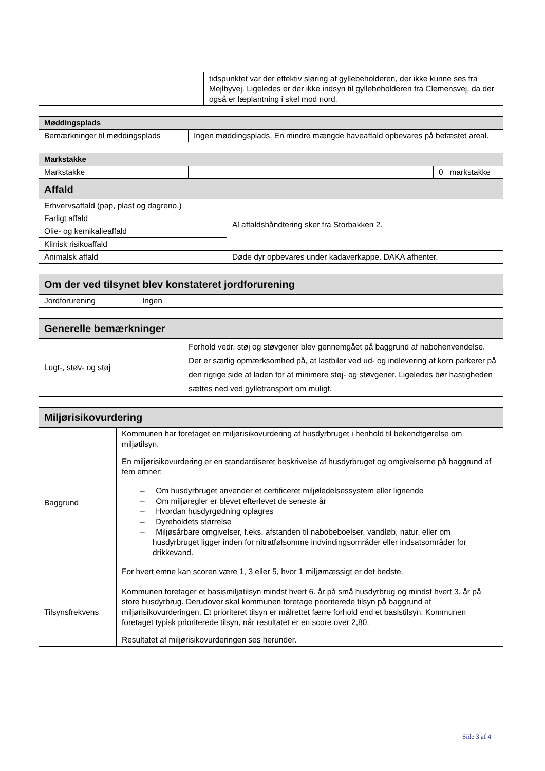| | tidspunktet var der effektiv sløring af gyllebeholderen, der ikke kunne ses fra Mejlbyvej. Ligeledes er der ikke indsyn til gyllebeholderen fra Clemensvej, da der også er læplantning i skel mod nord. |
| Møddingsplads | |
| --- | --- |
| Bemærkninger til møddingsplads | Ingen møddingsplads. En mindre mængde haveaffald opbevares på befæstet areal. |
| Markstakke | | |
| --- | --- | --- |
| Markstakke | | 0 markstakke |
| Affald | |
| --- | --- |
| Erhvervsaffald (pap, plast og dagreno.) | Al affaldshåndtering sker fra Storbakken 2. |
| Farligt affald | |
| Olie- og kemikalieaffald | |
| Klinisk risikoaffald | |
| Animalsk affald | Døde dyr opbevares under kadaverkappe. DAKA afhenter. |
| Om der ved tilsynet blev konstateret jordforurening | |
| --- | --- |
| Jordforurening | Ingen |
| Generelle bemærkninger | |
| --- | --- |
| Lugt-, støv- og støj | Forhold vedr. støj og støvgener blev gennemgået på baggrund af nabohenvendelse. Der er særlig opmærksomhed på, at lastbiler ved ud- og indlevering af korn parkerer på den rigtige side at laden for at minimere støj- og støvgener. Ligeledes bør hastigheden sættes ned ved gylletransport om muligt. |
| Miljørisikovurdering | |
| --- | --- |
| Baggrund | Kommunen har foretaget en miljørisikovurdering af husdyrbruget i henhold til bekendtgørelse om miljøtilsyn. En miljørisikovurdering er en standardiseret beskrivelse af husdyrbruget og omgivelserne på baggrund af fem emner: – Om husdyrbruget anvender et certificeret miljøledelsessystem eller lignende – Om miljøregler er blevet efterlevet de seneste år – Hvordan husdyrgødning oplagres – Dyreholdets størrelse – Miljøsårbare omgivelser, f.eks. afstanden til nabobeboelser, vandløb, natur, eller om husdyrbruget ligger inden for nitratfølsomme indvindingsområder eller indsatsområder for drikkevand. For hvert emne kan scoren være 1, 3 eller 5, hvor 1 miljømæssigt er det bedste. |
| Tilsynsfrekvens | Kommunen foretager et basismiljøtilsyn mindst hvert 6. år på små husdyrbrug og mindst hvert 3. år på store husdyrbrug. Derudover skal kommunen foretage prioriterede tilsyn på baggrund af miljørisikovurderingen. Et prioriteret tilsyn er målrettet færre forhold end et basistilsyn. Kommunen foretaget typisk prioriterede tilsyn, når resultatet er en score over 2,80. Resultatet af miljørisikovurderingen ses herunder. |
Side 3 af 4